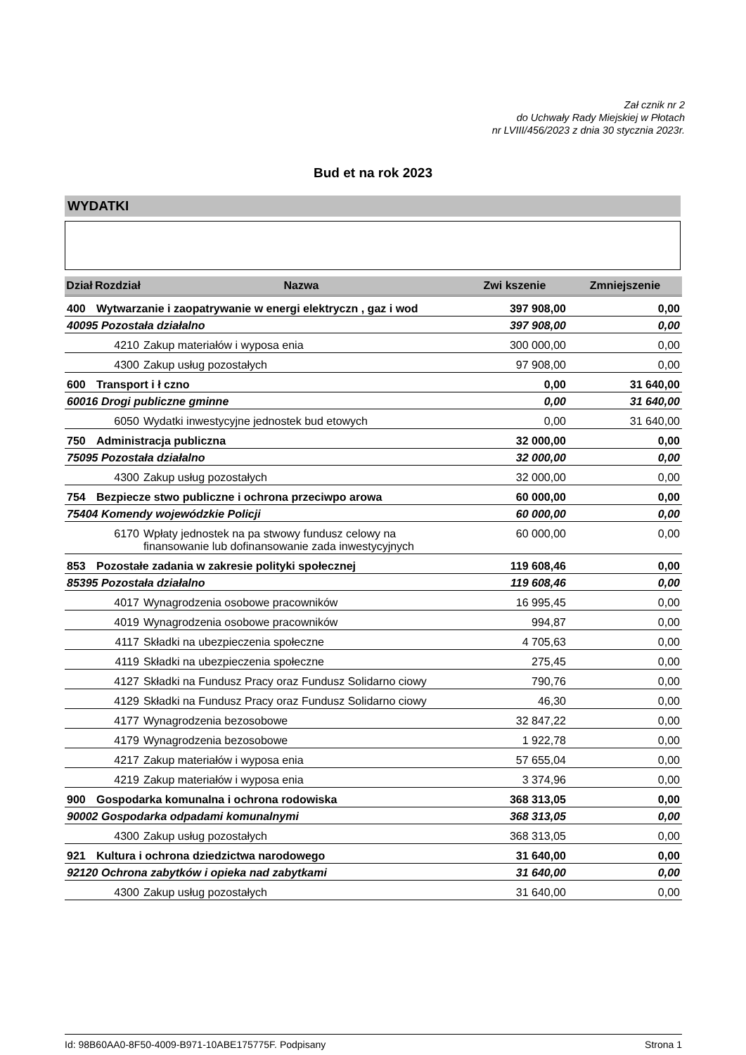Zał cznik nr 2
do Uchwały Rady Miejskiej w Płotach
nr LVIII/456/2023 z dnia 30 stycznia 2023r.
Bud et na rok 2023
WYDATKI
| Dział | Rozdział | Nazwa | Zwi kszenie | Zmniejszenie |
| --- | --- | --- | --- | --- |
| 400 | Wytwarzanie i zaopatrywanie w energi elektryczn , gaz i wod | | 397 908,00 | 0,00 |
| 40095 Pozostała działalno | | | 397 908,00 | 0,00 |
| | 4210 | Zakup materiałów i wyposa enia | 300 000,00 | 0,00 |
| | 4300 | Zakup usług pozostałych | 97 908,00 | 0,00 |
| 600 | Transport i ł czno | | 0,00 | 31 640,00 |
| 60016 Drogi publiczne gminne | | | 0,00 | 31 640,00 |
| | 6050 | Wydatki inwestycyjne jednostek bud etowych | 0,00 | 31 640,00 |
| 750 | Administracja publiczna | | 32 000,00 | 0,00 |
| 75095 Pozostała działalno | | | 32 000,00 | 0,00 |
| | 4300 | Zakup usług pozostałych | 32 000,00 | 0,00 |
| 754 | Bezpiecze stwo publiczne i ochrona przeciwpo arowa | | 60 000,00 | 0,00 |
| 75404 Komendy wojewódzkie Policji | | | 60 000,00 | 0,00 |
| | 6170 | Wpłaty jednostek na pa stwowy fundusz celowy na finansowanie lub dofinansowanie zada inwestycyjnych | 60 000,00 | 0,00 |
| 853 | Pozostałe zadania w zakresie polityki społecznej | | 119 608,46 | 0,00 |
| 85395 Pozostała działalno | | | 119 608,46 | 0,00 |
| | 4017 | Wynagrodzenia osobowe pracowników | 16 995,45 | 0,00 |
| | 4019 | Wynagrodzenia osobowe pracowników | 994,87 | 0,00 |
| | 4117 | Składki na ubezpieczenia społeczne | 4 705,63 | 0,00 |
| | 4119 | Składki na ubezpieczenia społeczne | 275,45 | 0,00 |
| | 4127 | Składki na Fundusz Pracy oraz Fundusz Solidarno ciowy | 790,76 | 0,00 |
| | 4129 | Składki na Fundusz Pracy oraz Fundusz Solidarno ciowy | 46,30 | 0,00 |
| | 4177 | Wynagrodzenia bezosobowe | 32 847,22 | 0,00 |
| | 4179 | Wynagrodzenia bezosobowe | 1 922,78 | 0,00 |
| | 4217 | Zakup materiałów i wyposa enia | 57 655,04 | 0,00 |
| | 4219 | Zakup materiałów i wyposa enia | 3 374,96 | 0,00 |
| 900 | Gospodarka komunalna i ochrona rodowiska | | 368 313,05 | 0,00 |
| 90002 Gospodarka odpadami komunalnymi | | | 368 313,05 | 0,00 |
| | 4300 | Zakup usług pozostałych | 368 313,05 | 0,00 |
| 921 | Kultura i ochrona dziedzictwa narodowego | | 31 640,00 | 0,00 |
| 92120 Ochrona zabytków i opieka nad zabytkami | | | 31 640,00 | 0,00 |
| | 4300 | Zakup usług pozostałych | 31 640,00 | 0,00 |
Id: 98B60AA0-8F50-4009-B971-10ABE175775F. Podpisany Strona 1